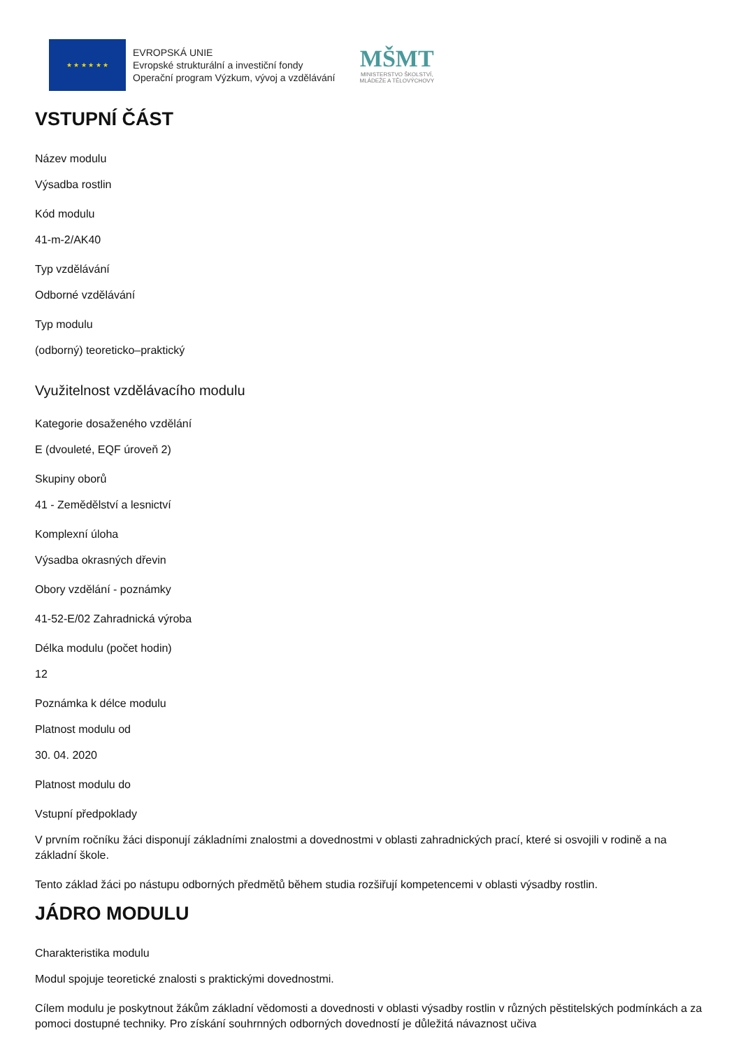★ ★ ★ ★ ★ ★
EVROPSKÁ UNIE
Evropské strukturální a investiční fondy
Operační program Výzkum, vývoj a vzdělávání
MŠMT
MINISTERSTVO ŠKOLSTVÍ,
MLÁDEŽE A TĚLOVÝCHOVY
VSTUPNÍ ČÁST
Název modulu
Výsadba rostlin
Kód modulu
41-m-2/AK40
Typ vzdělávání
Odborné vzdělávání
Typ modulu
(odborný) teoreticko–praktický
Využitelnost vzdělávacího modulu
Kategorie dosaženého vzdělání
E (dvouleté, EQF úroveň 2)
Skupiny oborů
41 - Zemědělství a lesnictví
Komplexní úloha
Výsadba okrasných dřevin
Obory vzdělání - poznámky
41-52-E/02 Zahradnická výroba
Délka modulu (počet hodin)
12
Poznámka k délce modulu
Platnost modulu od
30. 04. 2020
Platnost modulu do
Vstupní předpoklady
V prvním ročníku žáci disponují základními znalostmi a dovednostmi v oblasti zahradnických prací, které si osvojili v rodině a na základní škole.
Tento základ žáci po nástupu odborných předmětů během studia rozšiřují kompetencemi v oblasti výsadby rostlin.
JÁDRO MODULU
Charakteristika modulu
Modul spojuje teoretické znalosti s praktickými dovednostmi.
Cílem modulu je poskytnout žákům základní vědomosti a dovednosti v oblasti výsadby rostlin v různých pěstitelských podmínkách a za pomoci dostupné techniky. Pro získání souhrnných odborných dovedností je důležitá návaznost učiva